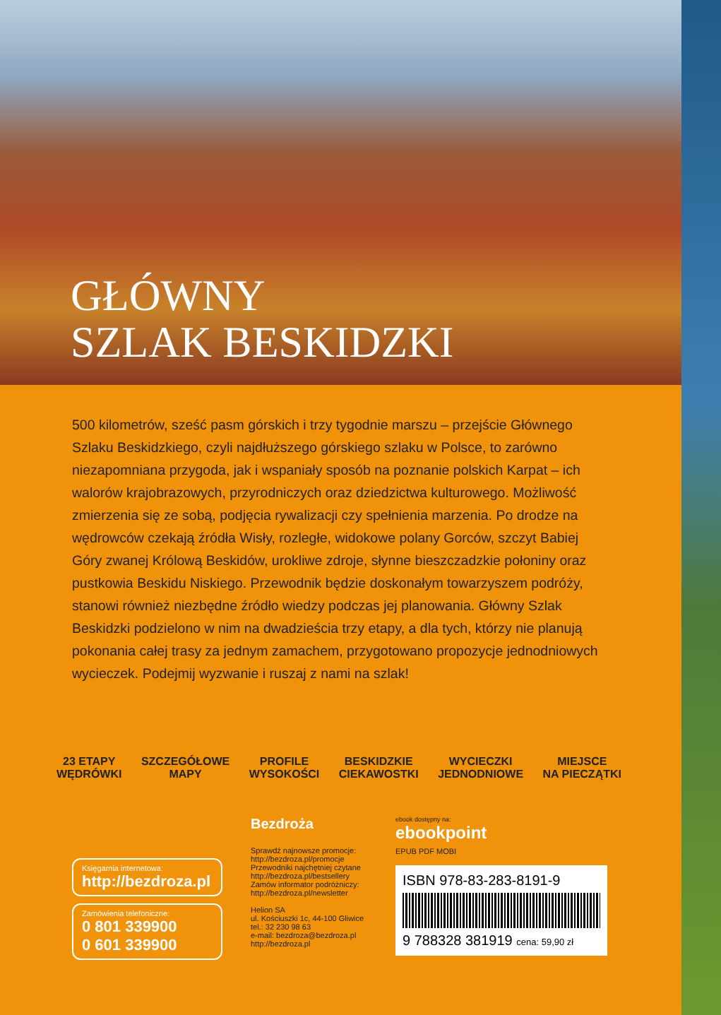GŁÓWNY
SZLAK BESKIDZKI
500 kilometrów, sześć pasm górskich i trzy tygodnie marszu – przejście Głównego Szlaku Beskidzkiego, czyli najdłuższego górskiego szlaku w Polsce, to zarówno niezapomniana przygoda, jak i wspaniały sposób na poznanie polskich Karpat – ich walorów krajobrazowych, przyrodniczych oraz dziedzictwa kulturowego. Możliwość zmierzenia się ze sobą, podjęcia rywalizacji czy spełnienia marzenia. Po drodze na wędrowców czekają źródła Wisły, rozległe, widokowe polany Gorców, szczyt Babiej Góry zwanej Królową Beskidów, urokliwe zdroje, słynne bieszczadzkie połoniny oraz pustkowia Beskidu Niskiego. Przewodnik będzie doskonałym towarzyszem podróży, stanowi również niezbędne źródło wiedzy podczas jej planowania. Główny Szlak Beskidzki podzielono w nim na dwadzieścia trzy etapy, a dla tych, którzy nie planują pokonania całej trasy za jednym zamachem, przygotowano propozycje jednodniowych wycieczek. Podejmij wyzwanie i ruszaj z nami na szlak!
23 ETAPY
WĘDRÓWKI
SZCZEGÓŁOWE
MAPY
PROFILE
WYSOKOŚCI
BESKIDZKIE
CIEKAWOSTKI
WYCIECZKI
JEDNODNIOWE
MIEJSCE
NA PIECZĄTKI
Księgarnia internetowa:
http://bezdroza.pl
Zamówienia telefoniczne:
0 801 339900
0 601 339900
Bezdroża
Sprawdź najnowsze promocje:
http://bezdroza.pl/promocje
Przewodniki najchętniej czytane
http://bezdroza.pl/bestsellery
Zamów informator podróżniczy:
http://bezdroza.pl/newsletter
Helion SA
ul. Kościuszki 1c, 44-100 Gliwice
tel.: 32 230 98 63
e-mail: bezdroza@bezdroza.pl
http://bezdroza.pl
ebook dostępny na:
ebookpoint
EPUB PDF MOBI
ISBN 978-83-283-8191-9
9 788328 381919 cena: 59,90 zł